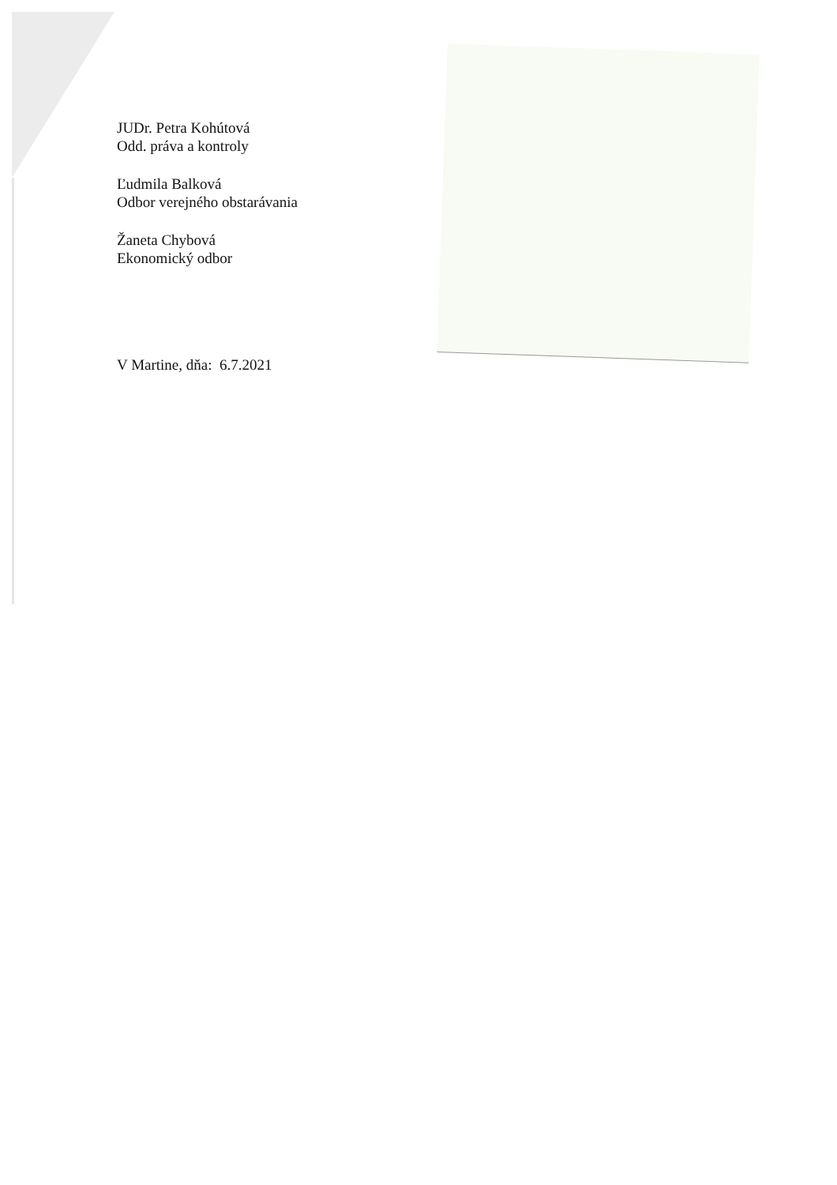JUDr. Petra Kohútová
Odd. práva a kontroly
Ľudmila Balková
Odbor verejného obstarávania
Žaneta Chybová
Ekonomický odbor
V Martine, dňa: 6.7.2021